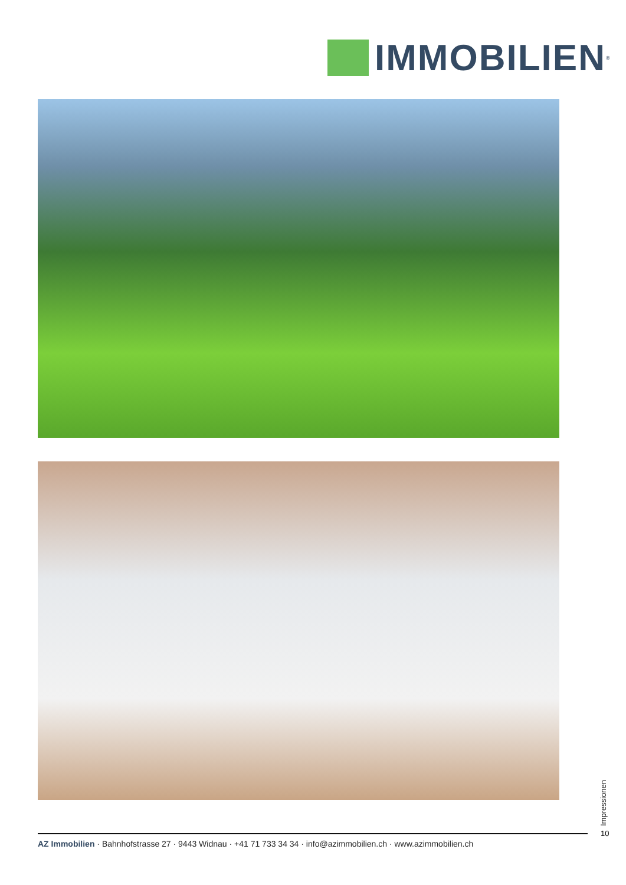IMMOBILIEN<sup>®</sup>
Impressionen
10
AZ Immobilien · Bahnhofstrasse 27 · 9443 Widnau · +41 71 733 34 34 · info@azimmobilien.ch · www.azimmobilien.ch